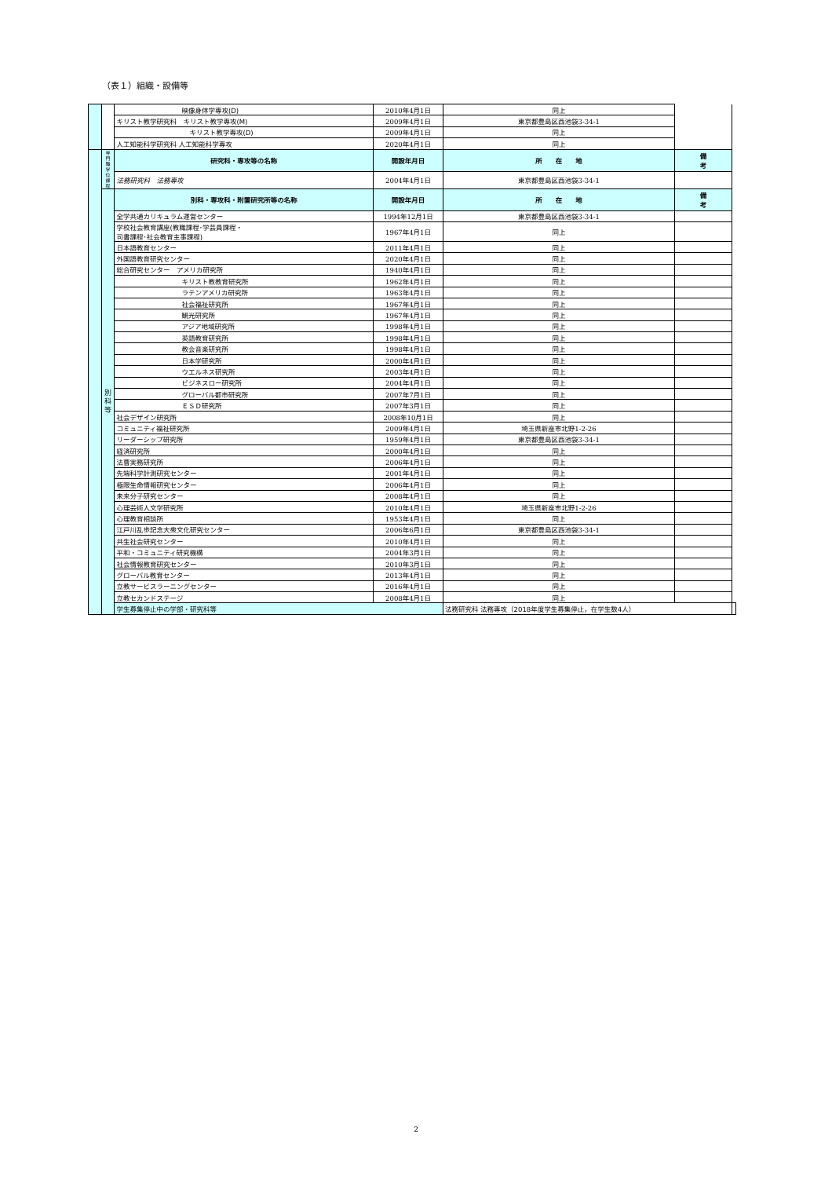（表１）組織・設備等
| | | 映像身体学専攻(D) | 2010年4月1日 | 同上 | | |
| | | キリスト教学研究科 キリスト教学専攻(M) | 2009年4月1日 | 東京都豊島区西池袋3-34-1 | | |
| | | キリスト教学専攻(D) | 2009年4月1日 | 同上 | | |
| | | 人工知能科学研究科 人工知能科学専攻 | 2020年4月1日 | 同上 | | |
| | 専 門 職 学 位 課 程 | 研究科・専攻等の名称 | 開設年月日 | 所 在 地 | 備 考 | |
| | | 法務研究科 法務専攻 | 2004年4月1日 | 東京都豊島区西池袋3-34-1 | | |
| | 別 科 等 | 別科・専攻科・附置研究所等の名称 | 開設年月日 | 所 在 地 | 備 考 | |
| | | 全学共通カリキュラム運営センター | 1994年12月1日 | 東京都豊島区西池袋3-34-1 | | |
| | | 学校社会教育講座(教職課程･学芸員課程・ 司書課程･社会教育主事課程) | 1967年4月1日 | 同上 | | |
| | | 日本語教育センター | 2011年4月1日 | 同上 | | |
| | | 外国語教育研究センター | 2020年4月1日 | 同上 | | |
| | | 総合研究センター アメリカ研究所 | 1940年4月1日 | 同上 | | |
| | | キリスト教教育研究所 | 1962年4月1日 | 同上 | | |
| | | ラテンアメリカ研究所 | 1963年4月1日 | 同上 | | |
| | | 社会福祉研究所 | 1967年4月1日 | 同上 | | |
| | | 観光研究所 | 1967年4月1日 | 同上 | | |
| | | アジア地域研究所 | 1998年4月1日 | 同上 | | |
| | | 英語教育研究所 | 1998年4月1日 | 同上 | | |
| | | 教会音楽研究所 | 1998年4月1日 | 同上 | | |
| | | 日本学研究所 | 2000年4月1日 | 同上 | | |
| | | ウエルネス研究所 | 2003年4月1日 | 同上 | | |
| | | ビジネスロー研究所 | 2004年4月1日 | 同上 | | |
| | | グローバル都市研究所 | 2007年7月1日 | 同上 | | |
| | | ＥＳＤ研究所 | 2007年3月1日 | 同上 | | |
| | | 社会デザイン研究所 | 2008年10月1日 | 同上 | | |
| | | コミュニティ福祉研究所 | 2009年4月1日 | 埼玉県新座市北野1-2-26 | | |
| | | リーダーシップ研究所 | 1959年4月1日 | 東京都豊島区西池袋3-34-1 | | |
| | | 経済研究所 | 2000年4月1日 | 同上 | | |
| | | 法曹実務研究所 | 2006年4月1日 | 同上 | | |
| | | 先端科学計測研究センター | 2001年4月1日 | 同上 | | |
| | | 極限生命情報研究センター | 2006年4月1日 | 同上 | | |
| | | 未来分子研究センター | 2008年4月1日 | 同上 | | |
| | | 心理芸術人文学研究所 | 2010年4月1日 | 埼玉県新座市北野1-2-26 | | |
| | | 心理教育相談所 | 1953年4月1日 | 同上 | | |
| | | 江戸川乱歩記念大衆文化研究センター | 2006年6月1日 | 東京都豊島区西池袋3-34-1 | | |
| | | 共生社会研究センター | 2010年4月1日 | 同上 | | |
| | | 平和・コミュニティ研究機構 | 2004年3月1日 | 同上 | | |
| | | 社会情報教育研究センター | 2010年3月1日 | 同上 | | |
| | | グローバル教育センター | 2013年4月1日 | 同上 | | |
| | | 立教サービスラーニングセンター | 2016年4月1日 | 同上 | | |
| | | 立教セカンドステージ | 2008年4月1日 | 同上 | | |
| | | 学生募集停止中の学部・研究科等 | | 法務研究科 法務専攻（2018年度学生募集停止，在学生数4人） | | |
2